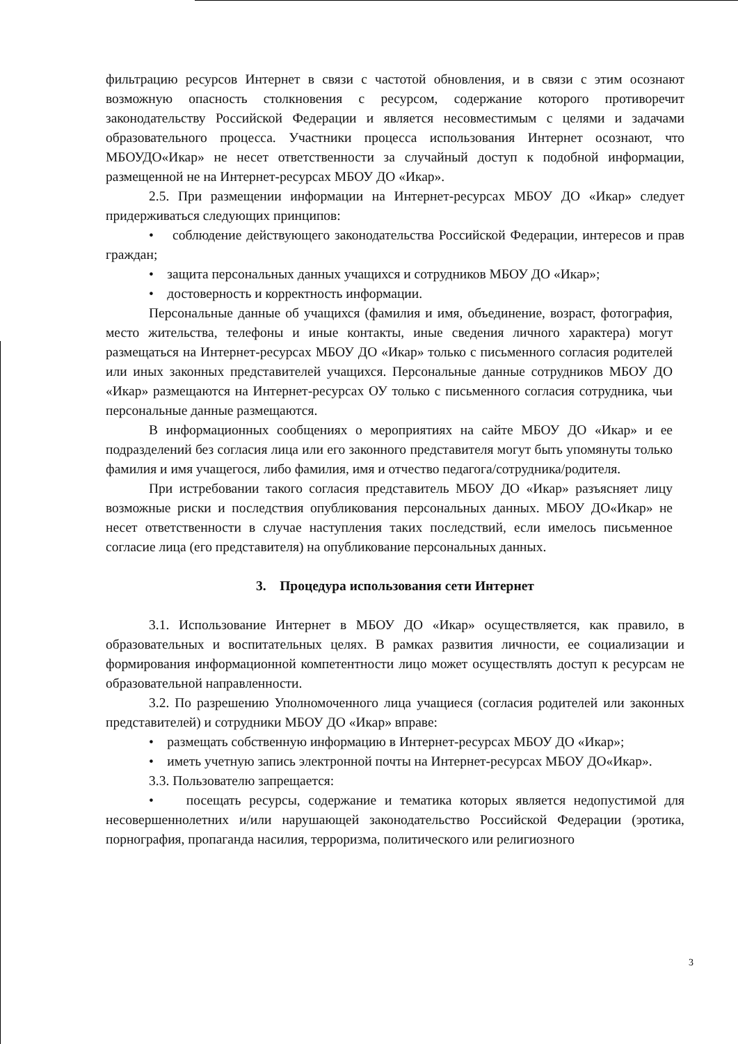фильтрацию ресурсов Интернет в связи с частотой обновления, и в связи с этим осознают возможную опасность столкновения с ресурсом, содержание которого противоречит законодательству Российской Федерации и является несовместимым с целями и задачами образовательного процесса. Участники процесса использования Интернет осознают, что МБОУДО«Икар» не несет ответственности за случайный доступ к подобной информации, размещенной не на Интернет-ресурсах МБОУ ДО «Икар».
2.5. При размещении информации на Интернет-ресурсах МБОУ ДО «Икар» следует придерживаться следующих принципов:
• соблюдение действующего законодательства Российской Федерации, интересов и прав граждан;
• защита персональных данных учащихся и сотрудников МБОУ ДО «Икар»;
• достоверность и корректность информации.
Персональные данные об учащихся (фамилия и имя, объединение, возраст, фотография, место жительства, телефоны и иные контакты, иные сведения личного характера) могут размещаться на Интернет-ресурсах МБОУ ДО «Икар» только с письменного согласия родителей или иных законных представителей учащихся. Персональные данные сотрудников МБОУ ДО «Икар» размещаются на Интернет-ресурсах ОУ только с письменного согласия сотрудника, чьи персональные данные размещаются.
В информационных сообщениях о мероприятиях на сайте МБОУ ДО «Икар» и ее подразделений без согласия лица или его законного представителя могут быть упомянуты только фамилия и имя учащегося, либо фамилия, имя и отчество педагога/сотрудника/родителя.
При истребовании такого согласия представитель МБОУ ДО «Икар» разъясняет лицу возможные риски и последствия опубликования персональных данных. МБОУ ДО«Икар» не несет ответственности в случае наступления таких последствий, если имелось письменное согласие лица (его представителя) на опубликование персональных данных.
3. Процедура использования сети Интернет
3.1. Использование Интернет в МБОУ ДО «Икар» осуществляется, как правило, в образовательных и воспитательных целях. В рамках развития личности, ее социализации и формирования информационной компетентности лицо может осуществлять доступ к ресурсам не образовательной направленности.
3.2. По разрешению Уполномоченного лица учащиеся (согласия родителей или законных представителей) и сотрудники МБОУ ДО «Икар» вправе:
• размещать собственную информацию в Интернет-ресурсах МБОУ ДО «Икар»;
• иметь учетную запись электронной почты на Интернет-ресурсах МБОУ ДО«Икар».
3.3. Пользователю запрещается:
• посещать ресурсы, содержание и тематика которых является недопустимой для несовершеннолетних и/или нарушающей законодательство Российской Федерации (эротика, порнография, пропаганда насилия, терроризма, политического или религиозного
3